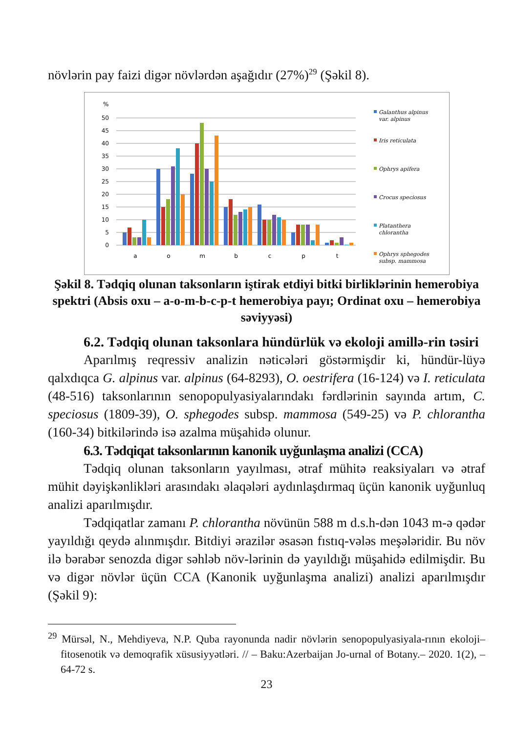növlərin pay faizi digər növlərdən aşağıdır (27%)<sup>29</sup> (Şəkil 8).
%
50
45
40
35
30
25
20
15
10
5
0
a
o
m
b
c
p
t
Galanthus alpinus
var. alpinus
Iris reticulata
Ophrys apifera
Crocus speciosus
Platanthera
chlorantha
Ophrys sphegodes
subsp. mammosa
Şəkil 8. Tədqiq olunan taksonların iştirak etdiyi bitki birliklərinin hemerobiya spektri (Absis oxu – a-o-m-b-c-p-t hemerobiya payı; Ordinat oxu – hemerobiya səviyyəsi)
6.2. Tədqiq olunan taksonlara hündürlük və ekoloji amillə-rin təsiri
Aparılmış reqressiv analizin nəticələri göstərmişdir ki, hündür-lüyə qalxdıqca G. alpinus var. alpinus (64-8293), O. oestrifera (16-124) və I. reticulata (48-516) taksonlarının senopopulyasiyalarındakı fərdlərinin sayında artım, C. speciosus (1809-39), O. sphegodes subsp. mammosa (549-25) və P. chlorantha (160-34) bitkilərində isə azalma müşahidə olunur.
6.3. Tədqiqat taksonlarının kanonik uyğunlaşma analizi (CCA)
Tədqiq olunan taksonların yayılması, ətraf mühitə reaksiyaları və ətraf mühit dəyişkənlikləri arasındakı əlaqələri aydınlaşdırmaq üçün kanonik uyğunluq analizi aparılmışdır.
Tədqiqatlar zamanı P. chlorantha növünün 588 m d.s.h-dən 1043 m-ə qədər yayıldığı qeydə alınmışdır. Bitdiyi ərazilər əsasən fıstıq-vələs meşələridir. Bu növ ilə bərabər senozda digər səhləb növ-lərinin də yayıldığı müşahidə edilmişdir. Bu və digər növlər üçün CCA (Kanonik uyğunlaşma analizi) analizi aparılmışdır (Şəkil 9):
<sup>29</sup> Mürsəl, N., Mehdiyeva, N.P. Quba rayonunda nadir növlərin senopopulyasiyala-rının ekoloji–fitosenotik və demoqrafik xüsusiyyətləri. // – Baku:Azerbaijan Jo-urnal of Botany.– 2020. 1(2), – 64-72 s.
23